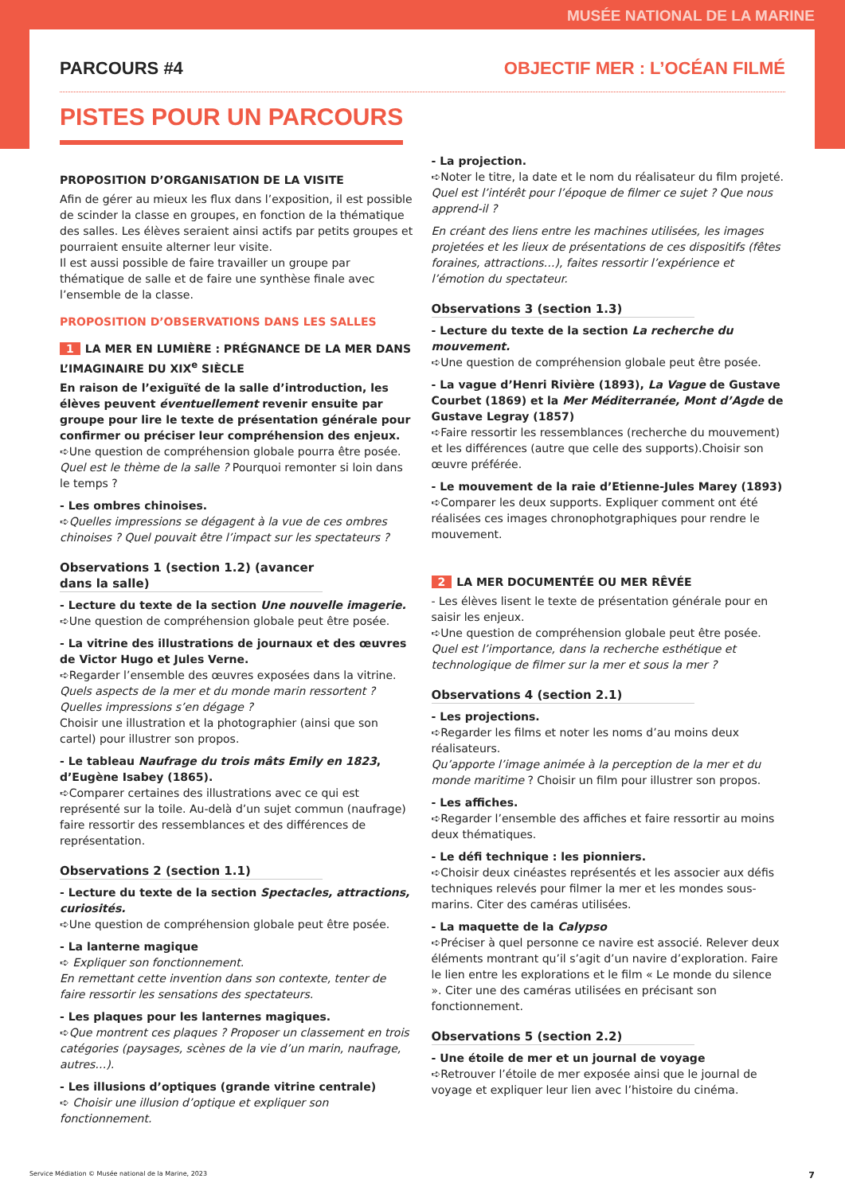MUSÉE NATIONAL DE LA MARINE
PARCOURS #4 OBJECTIF MER : L’OCÉAN FILMÉ
PISTES POUR UN PARCOURS
PROPOSITION D’ORGANISATION DE LA VISITE
Afin de gérer au mieux les flux dans l’exposition, il est possible de scinder la classe en groupes, en fonction de la thématique des salles. Les élèves seraient ainsi actifs par petits groupes et pourraient ensuite alterner leur visite.
Il est aussi possible de faire travailler un groupe par thématique de salle et de faire une synthèse finale avec l’ensemble de la classe.
PROPOSITION D’OBSERVATIONS DANS LES SALLES
1 LA MER EN LUMIÈRE : PRÉGNANCE DE LA MER DANS L’IMAGINAIRE DU XIX<sup>e</sup> SIÈCLE
En raison de l’exiguïté de la salle d’introduction, les élèves peuvent éventuellement revenir ensuite par groupe pour lire le texte de présentation générale pour confirmer ou préciser leur compréhension des enjeux.
➪Une question de compréhension globale pourra être posée. Quel est le thème de la salle ? Pourquoi remonter si loin dans le temps ?
- Les ombres chinoises.
➪Quelles impressions se dégagent à la vue de ces ombres chinoises ? Quel pouvait être l’impact sur les spectateurs ?
Observations 1 (section 1.2) (avancer dans la salle)
- Lecture du texte de la section Une nouvelle imagerie.
➪Une question de compréhension globale peut être posée.
- La vitrine des illustrations de journaux et des œuvres de Victor Hugo et Jules Verne.
➪Regarder l’ensemble des œuvres exposées dans la vitrine.
Quels aspects de la mer et du monde marin ressortent ? Quelles impressions s’en dégage ?
Choisir une illustration et la photographier (ainsi que son cartel) pour illustrer son propos.
- Le tableau Naufrage du trois mâts Emily en 1823, d’Eugène Isabey (1865).
➪Comparer certaines des illustrations avec ce qui est représenté sur la toile. Au-delà d’un sujet commun (naufrage) faire ressortir des ressemblances et des différences de représentation.
Observations 2 (section 1.1)
- Lecture du texte de la section Spectacles, attractions, curiosités.
➪Une question de compréhension globale peut être posée.
- La lanterne magique
➪ Expliquer son fonctionnement.
En remettant cette invention dans son contexte, tenter de faire ressortir les sensations des spectateurs.
- Les plaques pour les lanternes magiques.
➪Que montrent ces plaques ? Proposer un classement en trois catégories (paysages, scènes de la vie d’un marin, naufrage, autres…).
- Les illusions d’optiques (grande vitrine centrale)
➪ Choisir une illusion d’optique et expliquer son fonctionnement.
- La projection.
➪Noter le titre, la date et le nom du réalisateur du film projeté. Quel est l’intérêt pour l’époque de filmer ce sujet ? Que nous apprend-il ?
En créant des liens entre les machines utilisées, les images projetées et les lieux de présentations de ces dispositifs (fêtes foraines, attractions…), faites ressortir l’expérience et l’émotion du spectateur.
Observations 3 (section 1.3)
- Lecture du texte de la section La recherche du mouvement.
➪Une question de compréhension globale peut être posée.
- La vague d’Henri Rivière (1893), La Vague de Gustave Courbet (1869) et la Mer Méditerranée, Mont d’Agde de Gustave Legray (1857)
➪Faire ressortir les ressemblances (recherche du mouvement) et les différences (autre que celle des supports).Choisir son œuvre préférée.
- Le mouvement de la raie d’Etienne-Jules Marey (1893)
➪Comparer les deux supports. Expliquer comment ont été réalisées ces images chronophotgraphiques pour rendre le mouvement.
2 LA MER DOCUMENTÉE OU MER RÊVÉE
- Les élèves lisent le texte de présentation générale pour en saisir les enjeux.
➪Une question de compréhension globale peut être posée.
Quel est l’importance, dans la recherche esthétique et technologique de filmer sur la mer et sous la mer ?
Observations 4 (section 2.1)
- Les projections.
➪Regarder les films et noter les noms d’au moins deux réalisateurs.
Qu’apporte l’image animée à la perception de la mer et du monde maritime ? Choisir un film pour illustrer son propos.
- Les affiches.
➪Regarder l’ensemble des affiches et faire ressortir au moins deux thématiques.
- Le défi technique : les pionniers.
➪Choisir deux cinéastes représentés et les associer aux défis techniques relevés pour filmer la mer et les mondes sous-marins. Citer des caméras utilisées.
- La maquette de la Calypso
➪Préciser à quel personne ce navire est associé. Relever deux éléments montrant qu’il s’agit d’un navire d’exploration. Faire le lien entre les explorations et le film « Le monde du silence ». Citer une des caméras utilisées en précisant son fonctionnement.
Observations 5 (section 2.2)
- Une étoile de mer et un journal de voyage
➪Retrouver l’étoile de mer exposée ainsi que le journal de voyage et expliquer leur lien avec l’histoire du cinéma.
Service Médiation © Musée national de la Marine, 2023 7